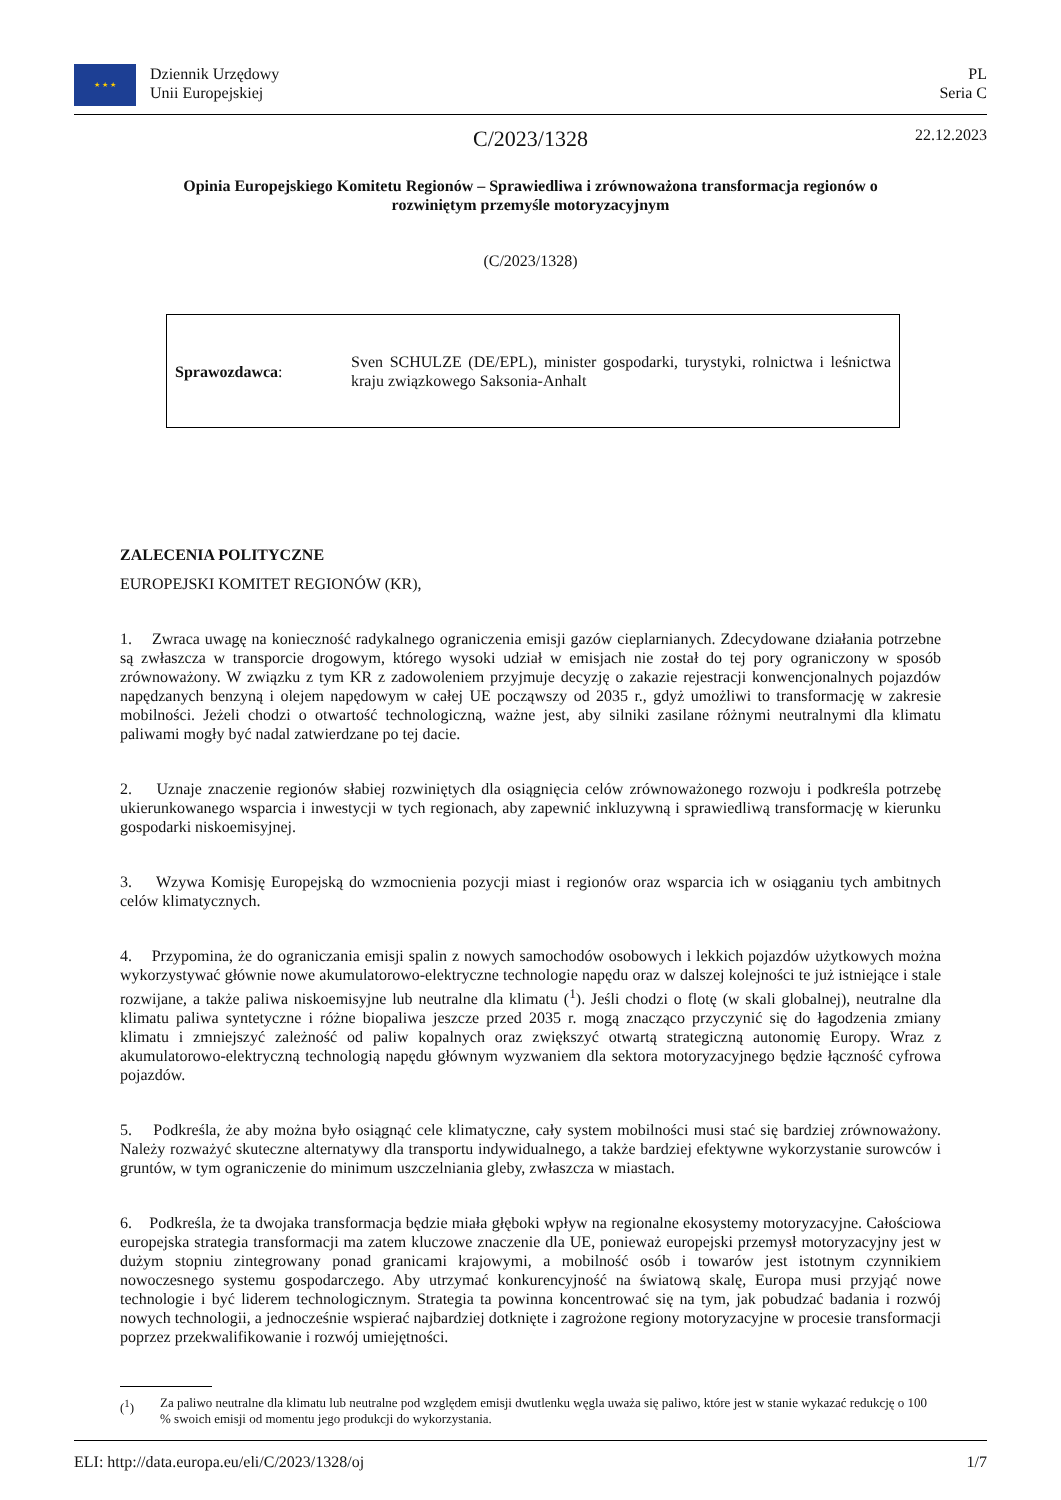★ ★ ★
Dziennik Urzędowy
Unii Europejskiej
PL
Seria C
C/2023/1328 22.12.2023
Opinia Europejskiego Komitetu Regionów – Sprawiedliwa i zrównoważona transformacja regionów o rozwiniętym przemyśle motoryzacyjnym
(C/2023/1328)
Sprawozdawca:
Sven SCHULZE (DE/EPL), minister gospodarki, turystyki, rolnictwa i leśnictwa kraju związkowego Saksonia-Anhalt
ZALECENIA POLITYCZNE
EUROPEJSKI KOMITET REGIONÓW (KR),
1. Zwraca uwagę na konieczność radykalnego ograniczenia emisji gazów cieplarnianych. Zdecydowane działania potrzebne są zwłaszcza w transporcie drogowym, którego wysoki udział w emisjach nie został do tej pory ograniczony w sposób zrównoważony. W związku z tym KR z zadowoleniem przyjmuje decyzję o zakazie rejestracji konwencjonalnych pojazdów napędzanych benzyną i olejem napędowym w całej UE począwszy od 2035 r., gdyż umożliwi to transformację w zakresie mobilności. Jeżeli chodzi o otwartość technologiczną, ważne jest, aby silniki zasilane różnymi neutralnymi dla klimatu paliwami mogły być nadal zatwierdzane po tej dacie.
2. Uznaje znaczenie regionów słabiej rozwiniętych dla osiągnięcia celów zrównoważonego rozwoju i podkreśla potrzebę ukierunkowanego wsparcia i inwestycji w tych regionach, aby zapewnić inkluzywną i sprawiedliwą transformację w kierunku gospodarki niskoemisyjnej.
3. Wzywa Komisję Europejską do wzmocnienia pozycji miast i regionów oraz wsparcia ich w osiąganiu tych ambitnych celów klimatycznych.
4. Przypomina, że do ograniczania emisji spalin z nowych samochodów osobowych i lekkich pojazdów użytkowych można wykorzystywać głównie nowe akumulatorowo-elektryczne technologie napędu oraz w dalszej kolejności te już istniejące i stale rozwijane, a także paliwa niskoemisyjne lub neutralne dla klimatu (<sup>1</sup>). Jeśli chodzi o flotę (w skali globalnej), neutralne dla klimatu paliwa syntetyczne i różne biopaliwa jeszcze przed 2035 r. mogą znacząco przyczynić się do łagodzenia zmiany klimatu i zmniejszyć zależność od paliw kopalnych oraz zwiększyć otwartą strategiczną autonomię Europy. Wraz z akumulatorowo-elektryczną technologią napędu głównym wyzwaniem dla sektora motoryzacyjnego będzie łączność cyfrowa pojazdów.
5. Podkreśla, że aby można było osiągnąć cele klimatyczne, cały system mobilności musi stać się bardziej zrównoważony. Należy rozważyć skuteczne alternatywy dla transportu indywidualnego, a także bardziej efektywne wykorzystanie surowców i gruntów, w tym ograniczenie do minimum uszczelniania gleby, zwłaszcza w miastach.
6. Podkreśla, że ta dwojaka transformacja będzie miała głęboki wpływ na regionalne ekosystemy motoryzacyjne. Całościowa europejska strategia transformacji ma zatem kluczowe znaczenie dla UE, ponieważ europejski przemysł motoryzacyjny jest w dużym stopniu zintegrowany ponad granicami krajowymi, a mobilność osób i towarów jest istotnym czynnikiem nowoczesnego systemu gospodarczego. Aby utrzymać konkurencyjność na światową skalę, Europa musi przyjąć nowe technologie i być liderem technologicznym. Strategia ta powinna koncentrować się na tym, jak pobudzać badania i rozwój nowych technologii, a jednocześnie wspierać najbardziej dotknięte i zagrożone regiony motoryzacyjne w procesie transformacji poprzez przekwalifikowanie i rozwój umiejętności.
(<sup>1</sup>) Za paliwo neutralne dla klimatu lub neutralne pod względem emisji dwutlenku węgla uważa się paliwo, które jest w stanie wykazać redukcję o 100 % swoich emisji od momentu jego produkcji do wykorzystania.
ELI: http://data.europa.eu/eli/C/2023/1328/oj 1/7